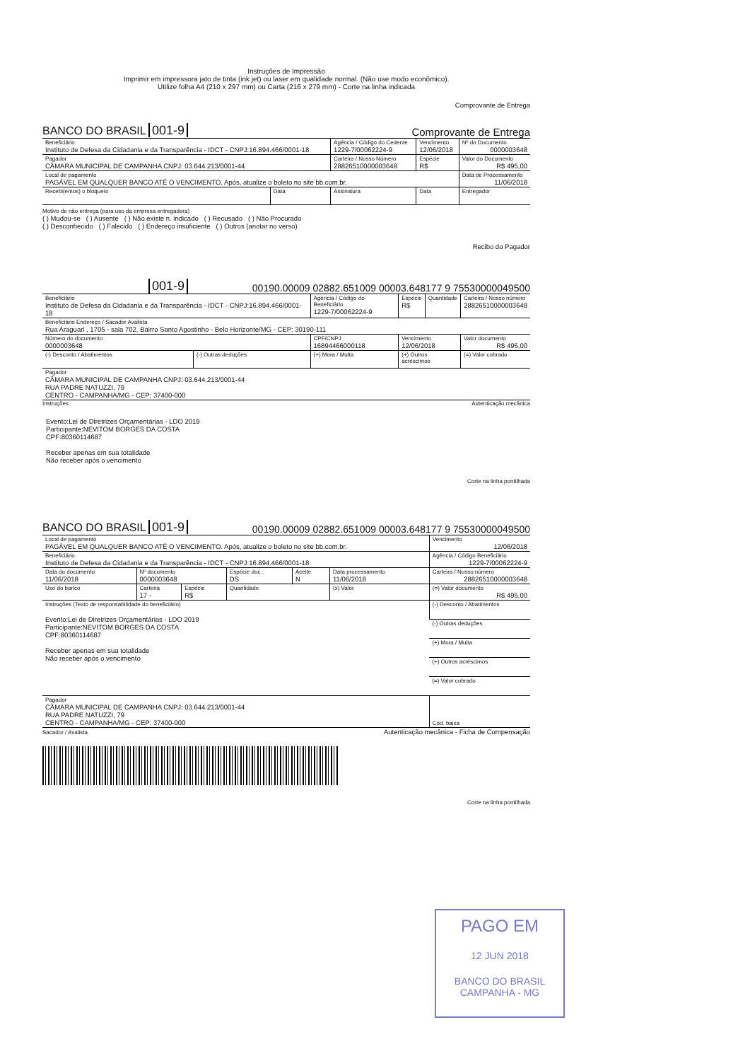Instruções de Impressão
Imprimir em impressora jato de tinta (ink jet) ou laser em qualidade normal. (Não use modo econômico).
Utilize folha A4 (210 x 297 mm) ou Carta (216 x 279 mm) - Corte na linha indicada
Comprovante de Entrega
BANCO DO BRASIL 001-9 Comprovante de Entrega
| Beneficiário Instituto de Defesa da Cidadania e da Transparência - IDCT - CNPJ:16.894.466/0001-18 | | Agência / Código do Cedente 1229-7/00062224-9 | Vencimento 12/06/2018 | Nº do Documento 0000003648 |
| Pagador CÂMARA MUNICIPAL DE CAMPANHA CNPJ: 03.644.213/0001-44 | | Carteira / Nosso Número 28826510000003648 | Espécie R$ | Valor do Documento R$ 495,00 |
| Local de pagamento PAGÁVEL EM QUALQUER BANCO ATÉ O VENCIMENTO. Após, atualize o boleto no site bb.com.br. | | | | Data de Processamento 11/06/2018 |
| Recebi(emos) o bloqueto | Data | Assinatura | Data | Entregador |
Motivo de não entrega (para uso da empresa entregadora)
( ) Mudou-se ( ) Ausente ( ) Não existe n. indicado ( ) Recusado ( ) Não Procurado
( ) Desconhecido ( ) Falecido ( ) Endereço insuficiente ( ) Outros (anotar no verso)
Recibo do Pagador
001-9 00190.00009 02882.651009 00003.648177 9 75530000049500
| Beneficiário Instituto de Defesa da Cidadania e da Transparência - IDCT - CNPJ:16.894.466/0001-18 | | | Agência / Código do Beneficiário 1229-7/00062224-9 | Espécie R$ | Quantidade | Carteira / Nosso número 28826510000003648 |
| Beneficiário Endereço / Sacador Avalista Rua Araguari , 1705 - sala 702, Bairro Santo Agostinho - Belo Horizonte/MG - CEP: 30190-111 | | | | | | |
| Número do documento 0000003648 | | CPF/CNPJ 16894466000118 | | Vencimento 12/06/2018 | | Valor documento R$ 495,00 |
| (-) Desconto / Abatimentos | (-) Outras deduções | (+) Mora / Multa | | (+) Outros acréscimos | | (=) Valor cobrado |
| Pagador CÂMARA MUNICIPAL DE CAMPANHA CNPJ: 03.644.213/0001-44 RUA PADRE NATUZZI, 79 CENTRO - CAMPANHA/MG - CEP: 37400-000 | | | | | | |
Instruções Autenticação mecânica
Evento:Lei de Diretrizes Orçamentárias - LDO 2019
Participante:NEVITOM BORGES DA COSTA
CPF:80360114687
Receber apenas em sua totalidade
Não receber após o vencimento
Corte na linha pontilhada
BANCO DO BRASIL 001-9 00190.00009 02882.651009 00003.648177 9 75530000049500
| Local de pagamento PAGÁVEL EM QUALQUER BANCO ATÉ O VENCIMENTO. Após, atualize o boleto no site bb.com.br. | | | | | | | Vencimento 12/06/2018 |
| Beneficiário Instituto de Defesa da Cidadania e da Transparência - IDCT - CNPJ:16.894.466/0001-18 | | | | | | | Agência / Código Beneficiário 1229-7/00062224-9 |
| Data do documento 11/06/2018 | Nº documento 0000003648 | | | Espécie doc. DS | Aceite N | Data processamento 11/06/2018 | Carteira / Nosso número 28826510000003648 |
| Uso do banco | Carteira 17 - | Espécie R$ | Quantidade | | | (x) Valor | (=) Valor documento R$ 495,00 |
| Instruções (Texto de responsabilidade do beneficiário) Evento:Lei de Diretrizes Orçamentárias - LDO 2019 Participante:NEVITOM BORGES DA COSTA CPF:80360114687 Receber apenas em sua totalidade Não receber após o vencimento | | | | | | | (-) Desconto / Abatimentos |
| | | | | | | | (-) Outras deduções |
| | | | | | | | (+) Mora / Multa |
| | | | | | | | (+) Outros acréscimos |
| | | | | | | | (=) Valor cobrado |
| Pagador CÂMARA MUNICIPAL DE CAMPANHA CNPJ: 03.644.213/0001-44 RUA PADRE NATUZZI, 79 CENTRO - CAMPANHA/MG - CEP: 37400-000 | | | | | | | Cód. baixa |
Sacador / Avalista Autenticação mecânica - Ficha de Compensação
Corte na linha pontilhada
PAGO EM
12 JUN 2018
BANCO DO BRASIL
CAMPANHA - MG